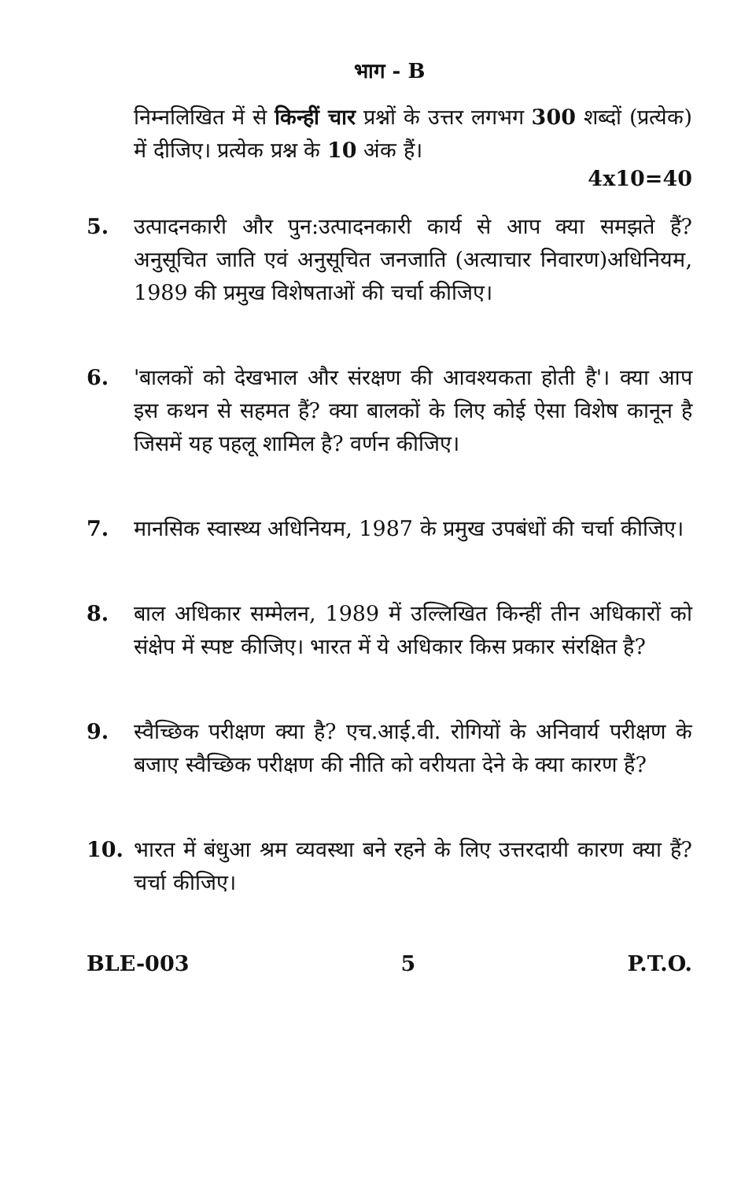भाग - B
निम्नलिखित में से किन्हीं चार प्रश्नों के उत्तर लगभग 300 शब्दों (प्रत्येक) में दीजिए। प्रत्येक प्रश्न के 10 अंक हैं।
4x10=40
5. उत्पादनकारी और पुन:उत्पादनकारी कार्य से आप क्या समझते हैं? अनुसूचित जाति एवं अनुसूचित जनजाति (अत्याचार निवारण)अधिनियम, 1989 की प्रमुख विशेषताओं की चर्चा कीजिए।
6. 'बालकों को देखभाल और संरक्षण की आवश्यकता होती है'। क्या आप इस कथन से सहमत हैं? क्या बालकों के लिए कोई ऐसा विशेष कानून है जिसमें यह पहलू शामिल है? वर्णन कीजिए।
7. मानसिक स्वास्थ्य अधिनियम, 1987 के प्रमुख उपबंधों की चर्चा कीजिए।
8. बाल अधिकार सम्मेलन, 1989 में उल्लिखित किन्हीं तीन अधिकारों को संक्षेप में स्पष्ट कीजिए। भारत में ये अधिकार किस प्रकार संरक्षित है?
9. स्वैच्छिक परीक्षण क्या है? एच.आई.वी. रोगियों के अनिवार्य परीक्षण के बजाए स्वैच्छिक परीक्षण की नीति को वरीयता देने के क्या कारण हैं?
10. भारत में बंधुआ श्रम व्यवस्था बने रहने के लिए उत्तरदायी कारण क्या हैं? चर्चा कीजिए।
BLE-003 5 P.T.O.